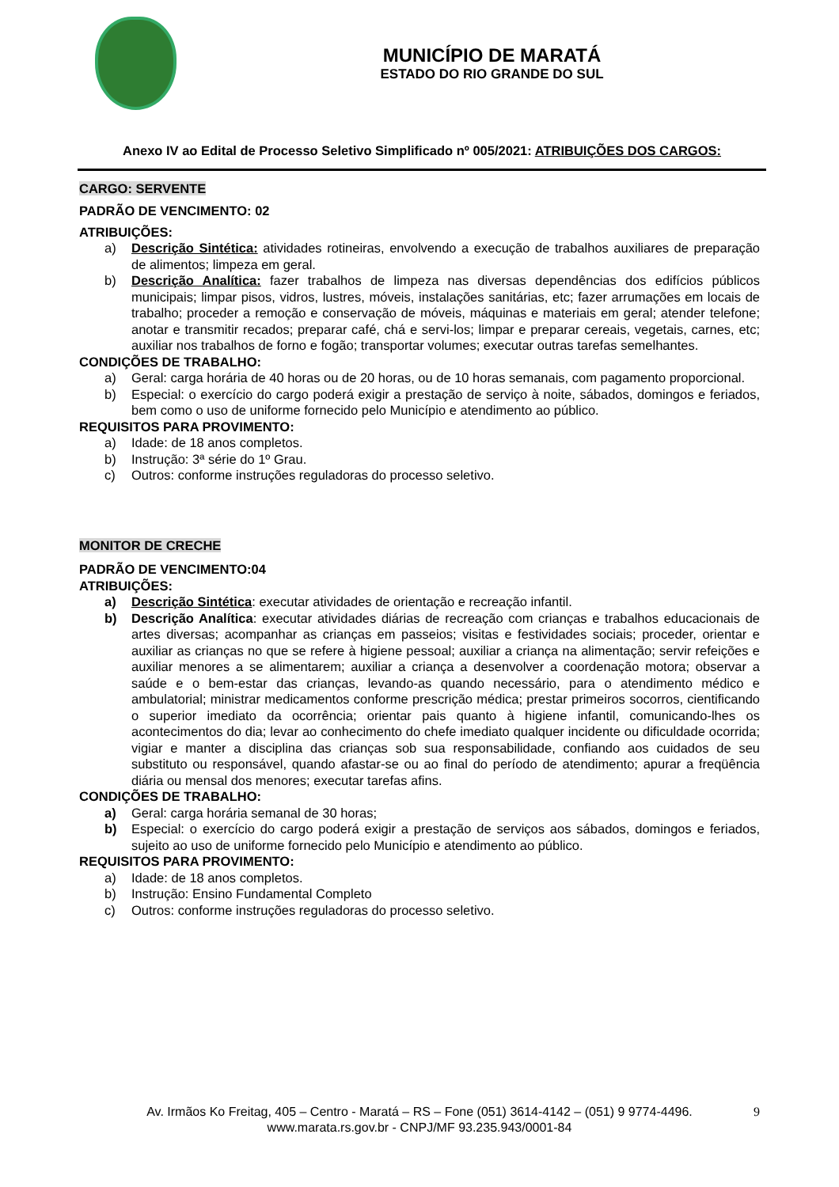MUNICÍPIO DE MARATÁ
ESTADO DO RIO GRANDE DO SUL
Anexo IV ao Edital de Processo Seletivo Simplificado nº 005/2021: ATRIBUIÇÕES DOS CARGOS:
CARGO: SERVENTE
PADRÃO DE VENCIMENTO: 02
ATRIBUIÇÕES:
a) Descrição Sintética: atividades rotineiras, envolvendo a execução de trabalhos auxiliares de preparação de alimentos; limpeza em geral.
b) Descrição Analítica: fazer trabalhos de limpeza nas diversas dependências dos edifícios públicos municipais; limpar pisos, vidros, lustres, móveis, instalações sanitárias, etc; fazer arrumações em locais de trabalho; proceder a remoção e conservação de móveis, máquinas e materiais em geral; atender telefone; anotar e transmitir recados; preparar café, chá e servi-los; limpar e preparar cereais, vegetais, carnes, etc; auxiliar nos trabalhos de forno e fogão; transportar volumes; executar outras tarefas semelhantes.
CONDIÇÕES DE TRABALHO:
a) Geral: carga horária de 40 horas ou de 20 horas, ou de 10 horas semanais, com pagamento proporcional.
b) Especial: o exercício do cargo poderá exigir a prestação de serviço à noite, sábados, domingos e feriados, bem como o uso de uniforme fornecido pelo Município e atendimento ao público.
REQUISITOS PARA PROVIMENTO:
a) Idade: de 18 anos completos.
b) Instrução: 3ª série do 1º Grau.
c) Outros: conforme instruções reguladoras do processo seletivo.
MONITOR DE CRECHE
PADRÃO DE VENCIMENTO:04
ATRIBUIÇÕES:
a) Descrição Sintética: executar atividades de orientação e recreação infantil.
b) Descrição Analítica: executar atividades diárias de recreação com crianças e trabalhos educacionais de artes diversas; acompanhar as crianças em passeios; visitas e festividades sociais; proceder, orientar e auxiliar as crianças no que se refere à higiene pessoal; auxiliar a criança na alimentação; servir refeições e auxiliar menores a se alimentarem; auxiliar a criança a desenvolver a coordenação motora; observar a saúde e o bem-estar das crianças, levando-as quando necessário, para o atendimento médico e ambulatorial; ministrar medicamentos conforme prescrição médica; prestar primeiros socorros, cientificando o superior imediato da ocorrência; orientar pais quanto à higiene infantil, comunicando-lhes os acontecimentos do dia; levar ao conhecimento do chefe imediato qualquer incidente ou dificuldade ocorrida; vigiar e manter a disciplina das crianças sob sua responsabilidade, confiando aos cuidados de seu substituto ou responsável, quando afastar-se ou ao final do período de atendimento; apurar a freqüência diária ou mensal dos menores; executar tarefas afins.
CONDIÇÕES DE TRABALHO:
a) Geral: carga horária semanal de 30 horas;
b) Especial: o exercício do cargo poderá exigir a prestação de serviços aos sábados, domingos e feriados, sujeito ao uso de uniforme fornecido pelo Município e atendimento ao público.
REQUISITOS PARA PROVIMENTO:
a) Idade: de 18 anos completos.
b) Instrução: Ensino Fundamental Completo
c) Outros: conforme instruções reguladoras do processo seletivo.
9 Av. Irmãos Ko Freitag, 405 – Centro - Maratá – RS – Fone (051) 3614-4142 – (051) 9 9774-4496.
www.marata.rs.gov.br - CNPJ/MF 93.235.943/0001-84